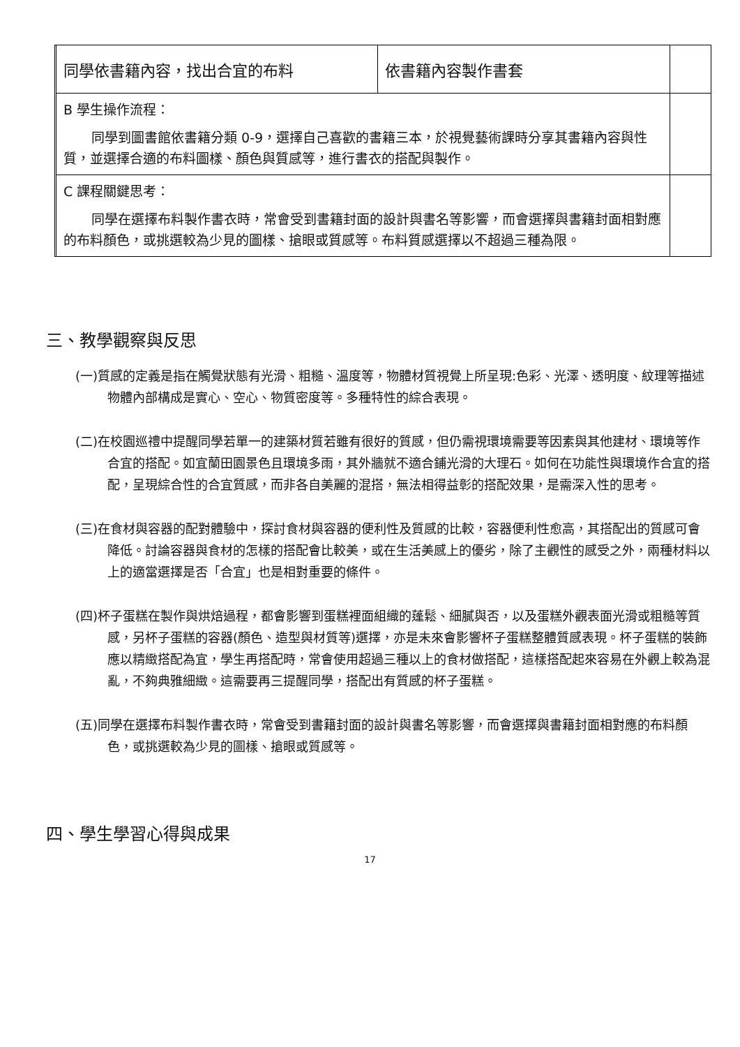| | 同學依書籍內容，找出合宜的布料 | 依書籍內容製作書套 | |
| | B 學生操作流程： 同學到圖書館依書籍分類 0-9，選擇自己喜歡的書籍三本，於視覺藝術課時分享其書籍內容與性質，並選擇合適的布料圖樣、顏色與質感等，進行書衣的搭配與製作。 | | |
| | C 課程關鍵思考： 同學在選擇布料製作書衣時，常會受到書籍封面的設計與書名等影響，而會選擇與書籍封面相對應的布料顏色，或挑選較為少見的圖樣、搶眼或質感等。布料質感選擇以不超過三種為限。 | | |
三、教學觀察與反思
(一)質感的定義是指在觸覺狀態有光滑、粗糙、溫度等，物體材質視覺上所呈現:色彩、光澤、透明度、紋理等描述物體內部構成是實心、空心、物質密度等。多種特性的綜合表現。
(二)在校園巡禮中提醒同學若單一的建築材質若雖有很好的質感，但仍需視環境需要等因素與其他建材、環境等作合宜的搭配。如宜蘭田園景色且環境多雨，其外牆就不適合鋪光滑的大理石。如何在功能性與環境作合宜的搭配，呈現綜合性的合宜質感，而非各自美麗的混搭，無法相得益彰的搭配效果，是需深入性的思考。
(三)在食材與容器的配對體驗中，探討食材與容器的便利性及質感的比較，容器便利性愈高，其搭配出的質感可會降低。討論容器與食材的怎樣的搭配會比較美，或在生活美感上的優劣，除了主觀性的感受之外，兩種材料以上的適當選擇是否「合宜」也是相對重要的條件。
(四)杯子蛋糕在製作與烘焙過程，都會影響到蛋糕裡面組織的蓬鬆、細膩與否，以及蛋糕外觀表面光滑或粗糙等質感，另杯子蛋糕的容器(顏色、造型與材質等)選擇，亦是未來會影響杯子蛋糕整體質感表現。杯子蛋糕的裝飾應以精緻搭配為宜，學生再搭配時，常會使用超過三種以上的食材做搭配，這樣搭配起來容易在外觀上較為混亂，不夠典雅細緻。這需要再三提醒同學，搭配出有質感的杯子蛋糕。
(五)同學在選擇布料製作書衣時，常會受到書籍封面的設計與書名等影響，而會選擇與書籍封面相對應的布料顏色，或挑選較為少見的圖樣、搶眼或質感等。
四、學生學習心得與成果
17